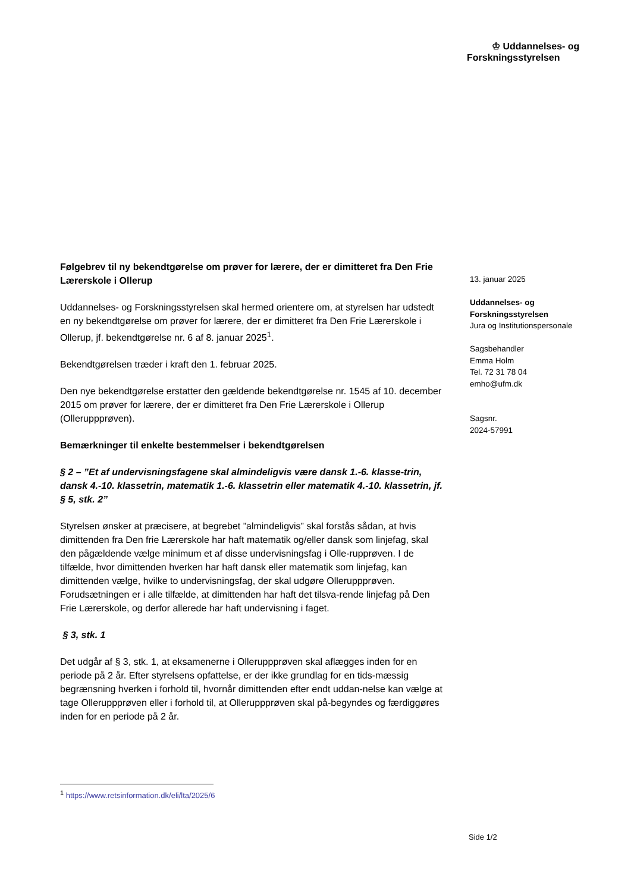♔ Uddannelses- og
Forskningsstyrelsen
Følgebrev til ny bekendtgørelse om prøver for lærere, der er dimitteret fra Den Frie Lærerskole i Ollerup
Uddannelses- og Forskningsstyrelsen skal hermed orientere om, at styrelsen har udstedt en ny bekendtgørelse om prøver for lærere, der er dimitteret fra Den Frie Lærerskole i Ollerup, jf. bekendtgørelse nr. 6 af 8. januar 2025<sup>1</sup>.
Bekendtgørelsen træder i kraft den 1. februar 2025.
Den nye bekendtgørelse erstatter den gældende bekendtgørelse nr. 1545 af 10. december 2015 om prøver for lærere, der er dimitteret fra Den Frie Lærerskole i Ollerup (Olleruppprøven).
Bemærkninger til enkelte bestemmelser i bekendtgørelsen
§ 2 – ”Et af undervisningsfagene skal almindeligvis være dansk 1.-6. klasse-trin, dansk 4.-10. klassetrin, matematik 1.-6. klassetrin eller matematik 4.-10. klassetrin, jf. § 5, stk. 2”
Styrelsen ønsker at præcisere, at begrebet ”almindeligvis” skal forstås sådan, at hvis dimittenden fra Den frie Lærerskole har haft matematik og/eller dansk som linjefag, skal den pågældende vælge minimum et af disse undervisningsfag i Olle-rupprøven. I de tilfælde, hvor dimittenden hverken har haft dansk eller matematik som linjefag, kan dimittenden vælge, hvilke to undervisningsfag, der skal udgøre Olleruppprøven. Forudsætningen er i alle tilfælde, at dimittenden har haft det tilsva-rende linjefag på Den Frie Lærerskole, og derfor allerede har haft undervisning i faget.
§ 3, stk. 1
Det udgår af § 3, stk. 1, at eksamenerne i Olleruppprøven skal aflægges inden for en periode på 2 år. Efter styrelsens opfattelse, er der ikke grundlag for en tids-mæssig begrænsning hverken i forhold til, hvornår dimittenden efter endt uddan-nelse kan vælge at tage Olleruppprøven eller i forhold til, at Olleruppprøven skal på-begyndes og færdiggøres inden for en periode på 2 år.
13. januar 2025
Uddannelses- og
Forskningsstyrelsen
Jura og Institutionspersonale
Sagsbehandler
Emma Holm
Tel. 72 31 78 04
emho@ufm.dk
Sagsnr.
2024-57991
<sup>1</sup> https://www.retsinformation.dk/eli/lta/2025/6
Side 1/2